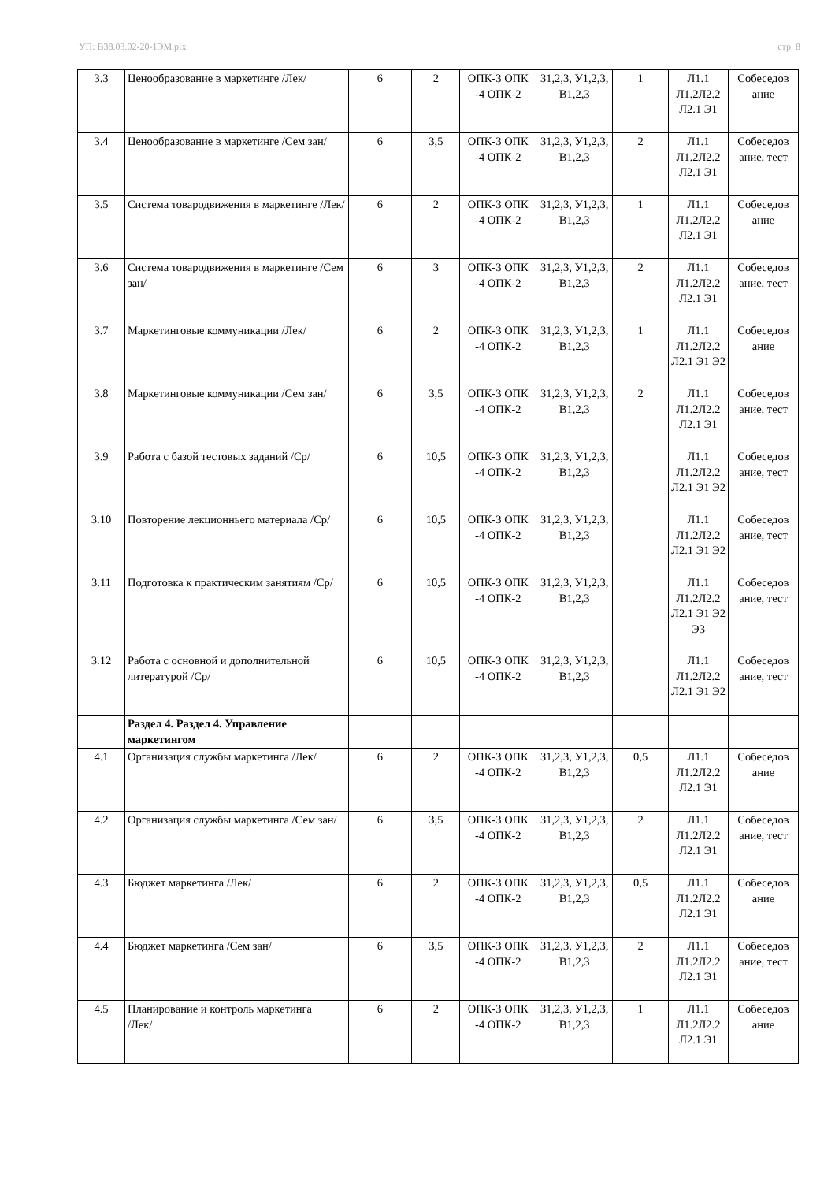УП: В38.03.02-20-1ЭМ.plx стр. 8
| 3.3 | Ценообразование в маркетинге /Лек/ | 6 | 2 | ОПК-3 ОПК -4 ОПК-2 | З1,2,3, У1,2,3, В1,2,3 | 1 | Л1.1 Л1.2Л2.2 Л2.1 Э1 | Собеседов ание |
| 3.4 | Ценообразование в маркетинге /Сем зан/ | 6 | 3,5 | ОПК-3 ОПК -4 ОПК-2 | З1,2,3, У1,2,3, В1,2,3 | 2 | Л1.1 Л1.2Л2.2 Л2.1 Э1 | Собеседов ание, тест |
| 3.5 | Система товародвижения в маркетинге /Лек/ | 6 | 2 | ОПК-3 ОПК -4 ОПК-2 | З1,2,3, У1,2,3, В1,2,3 | 1 | Л1.1 Л1.2Л2.2 Л2.1 Э1 | Собеседов ание |
| 3.6 | Система товародвижения в маркетинге /Сем зан/ | 6 | 3 | ОПК-3 ОПК -4 ОПК-2 | З1,2,3, У1,2,3, В1,2,3 | 2 | Л1.1 Л1.2Л2.2 Л2.1 Э1 | Собеседов ание, тест |
| 3.7 | Маркетинговые коммуникации /Лек/ | 6 | 2 | ОПК-3 ОПК -4 ОПК-2 | З1,2,3, У1,2,3, В1,2,3 | 1 | Л1.1 Л1.2Л2.2 Л2.1 Э1 Э2 | Собеседов ание |
| 3.8 | Маркетинговые коммуникации /Сем зан/ | 6 | 3,5 | ОПК-3 ОПК -4 ОПК-2 | З1,2,3, У1,2,3, В1,2,3 | 2 | Л1.1 Л1.2Л2.2 Л2.1 Э1 | Собеседов ание, тест |
| 3.9 | Работа с базой тестовых заданий /Ср/ | 6 | 10,5 | ОПК-3 ОПК -4 ОПК-2 | З1,2,3, У1,2,3, В1,2,3 | | Л1.1 Л1.2Л2.2 Л2.1 Э1 Э2 | Собеседов ание, тест |
| 3.10 | Повторение лекционньего материала /Ср/ | 6 | 10,5 | ОПК-3 ОПК -4 ОПК-2 | З1,2,3, У1,2,3, В1,2,3 | | Л1.1 Л1.2Л2.2 Л2.1 Э1 Э2 | Собеседов ание, тест |
| 3.11 | Подготовка к практическим занятиям /Ср/ | 6 | 10,5 | ОПК-3 ОПК -4 ОПК-2 | З1,2,3, У1,2,3, В1,2,3 | | Л1.1 Л1.2Л2.2 Л2.1 Э1 Э2 Э3 | Собеседов ание, тест |
| 3.12 | Работа с основной и дополнительной литературой /Ср/ | 6 | 10,5 | ОПК-3 ОПК -4 ОПК-2 | З1,2,3, У1,2,3, В1,2,3 | | Л1.1 Л1.2Л2.2 Л2.1 Э1 Э2 | Собеседов ание, тест |
| | Раздел 4. Раздел 4. Управление маркетингом | | | | | | | |
| 4.1 | Организация службы маркетинга /Лек/ | 6 | 2 | ОПК-3 ОПК -4 ОПК-2 | З1,2,3, У1,2,3, В1,2,3 | 0,5 | Л1.1 Л1.2Л2.2 Л2.1 Э1 | Собеседов ание |
| 4.2 | Организация службы маркетинга /Сем зан/ | 6 | 3,5 | ОПК-3 ОПК -4 ОПК-2 | З1,2,3, У1,2,3, В1,2,3 | 2 | Л1.1 Л1.2Л2.2 Л2.1 Э1 | Собеседов ание, тест |
| 4.3 | Бюджет маркетинга /Лек/ | 6 | 2 | ОПК-3 ОПК -4 ОПК-2 | З1,2,3, У1,2,3, В1,2,3 | 0,5 | Л1.1 Л1.2Л2.2 Л2.1 Э1 | Собеседов ание |
| 4.4 | Бюджет маркетинга /Сем зан/ | 6 | 3,5 | ОПК-3 ОПК -4 ОПК-2 | З1,2,3, У1,2,3, В1,2,3 | 2 | Л1.1 Л1.2Л2.2 Л2.1 Э1 | Собеседов ание, тест |
| 4.5 | Планирование и контроль маркетинга /Лек/ | 6 | 2 | ОПК-3 ОПК -4 ОПК-2 | З1,2,3, У1,2,3, В1,2,3 | 1 | Л1.1 Л1.2Л2.2 Л2.1 Э1 | Собеседов ание |